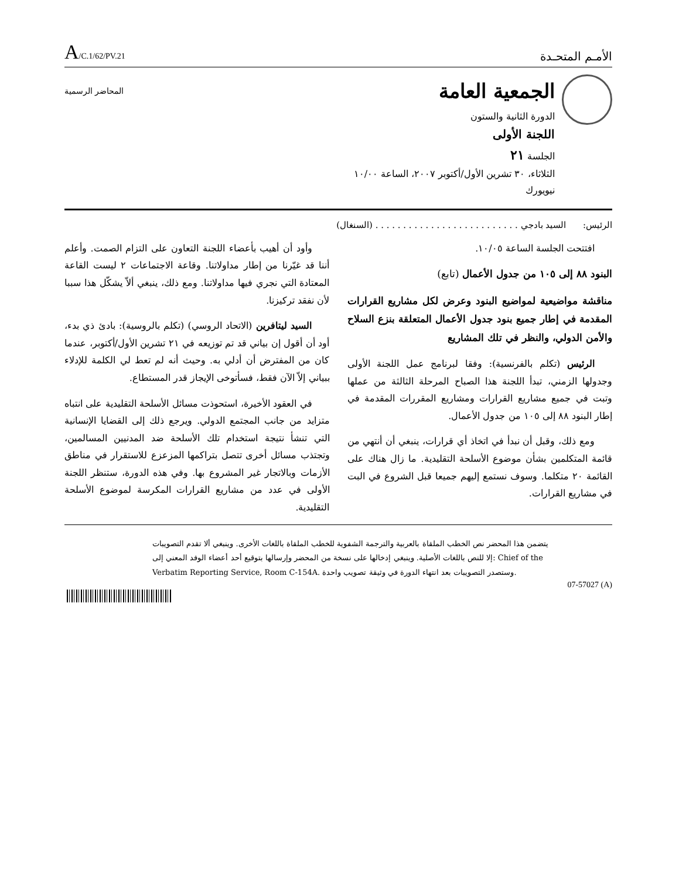الأمـم المتحـدة
A/C.1/62/PV.21
الجمعية العامة
الدورة الثانية والستون
اللجنة الأولى
الجلسة ٢١
الثلاثاء، ٣٠ تشرين الأول/أكتوبر ٢٠٠٧، الساعة ١٠/٠٠
نيويورك
المحاضر الرسمية
الرئيس: السيد بادجي . . . . . . . . . . . . . . . . . . . . . . . . . . (السنغال)
افتتحت الجلسة الساعة ١٠/٠٥.
البنود ٨٨ إلى ١٠٥ من جدول الأعمال (تابع)
مناقشة مواضيعية لمواضيع البنود وعرض لكل مشاريع القرارات المقدمة في إطار جميع بنود جدول الأعمال المتعلقة بنزع السلاح والأمن الدولي، والنظر في تلك المشاريع
الرئيس (تكلم بالفرنسية): وفقا لبرنامج عمل اللجنة الأولى وجدولها الزمني، تبدأ اللجنة هذا الصباح المرحلة الثالثة من عملها وتبت في جميع مشاريع القرارات ومشاريع المقررات المقدمة في إطار البنود ٨٨ إلى ١٠٥ من جدول الأعمال.
ومع ذلك، وقبل أن نبدأ في اتخاذ أي قرارات، ينبغي أن أنتهي من قائمة المتكلمين بشأن موضوع الأسلحة التقليدية. ما زال هناك على القائمة ٢٠ متكلما. وسوف نستمع إليهم جميعا قبل الشروع في البت في مشاريع القرارات.
وأود أن أهيب بأعضاء اللجنة التعاون على التزام الصمت. وأعلم أننا قد غيّرنا من إطار مداولاتنا. وقاعة الاجتماعات ٢ ليست القاعة المعتادة التي نجري فيها مداولاتنا. ومع ذلك، ينبغي ألاّ يشكّل هذا سببا لأن نفقد تركيزنا.
السيد ليتافرين (الاتحاد الروسي) (تكلم بالروسية): بادئ ذي بدء، أود أن أقول إن بياني قد تم توزيعه في ٢١ تشرين الأول/أكتوبر، عندما كان من المفترض أن أدلي به. وحيث أنه لم تعط لي الكلمة للإدلاء ببياني إلاّ الآن فقط، فسأتوخى الإيجاز قدر المستطاع.
في العقود الأخيرة، استحوذت مسائل الأسلحة التقليدية على انتباه متزايد من جانب المجتمع الدولي. ويرجع ذلك إلى القضايا الإنسانية التي تنشأ نتيجة استخدام تلك الأسلحة ضد المدنيين المسالمين، وتجتذب مسائل أخرى تتصل بتراكمها المزعزع للاستقرار في مناطق الأزمات وبالاتجار غير المشروع بها. وفي هذه الدورة، ستنظر اللجنة الأولى في عدد من مشاريع القرارات المكرسة لموضوع الأسلحة التقليدية.
يتضمن هذا المحضر نص الخطب الملقاة بالعربية والترجمة الشفوية للخطب الملقاة باللغات الأخرى. وينبغي ألا تقدم التصويبات إلا للنص باللغات الأصلية. وينبغي إدخالها على نسخة من المحضر وإرسالها بتوقيع أحد أعضاء الوفد المعني إلى: Chief of the Verbatim Reporting Service, Room C-154A. وستصدر التصويبات بعد انتهاء الدورة في وثيقة تصويب واحدة.
07-57027 (A)